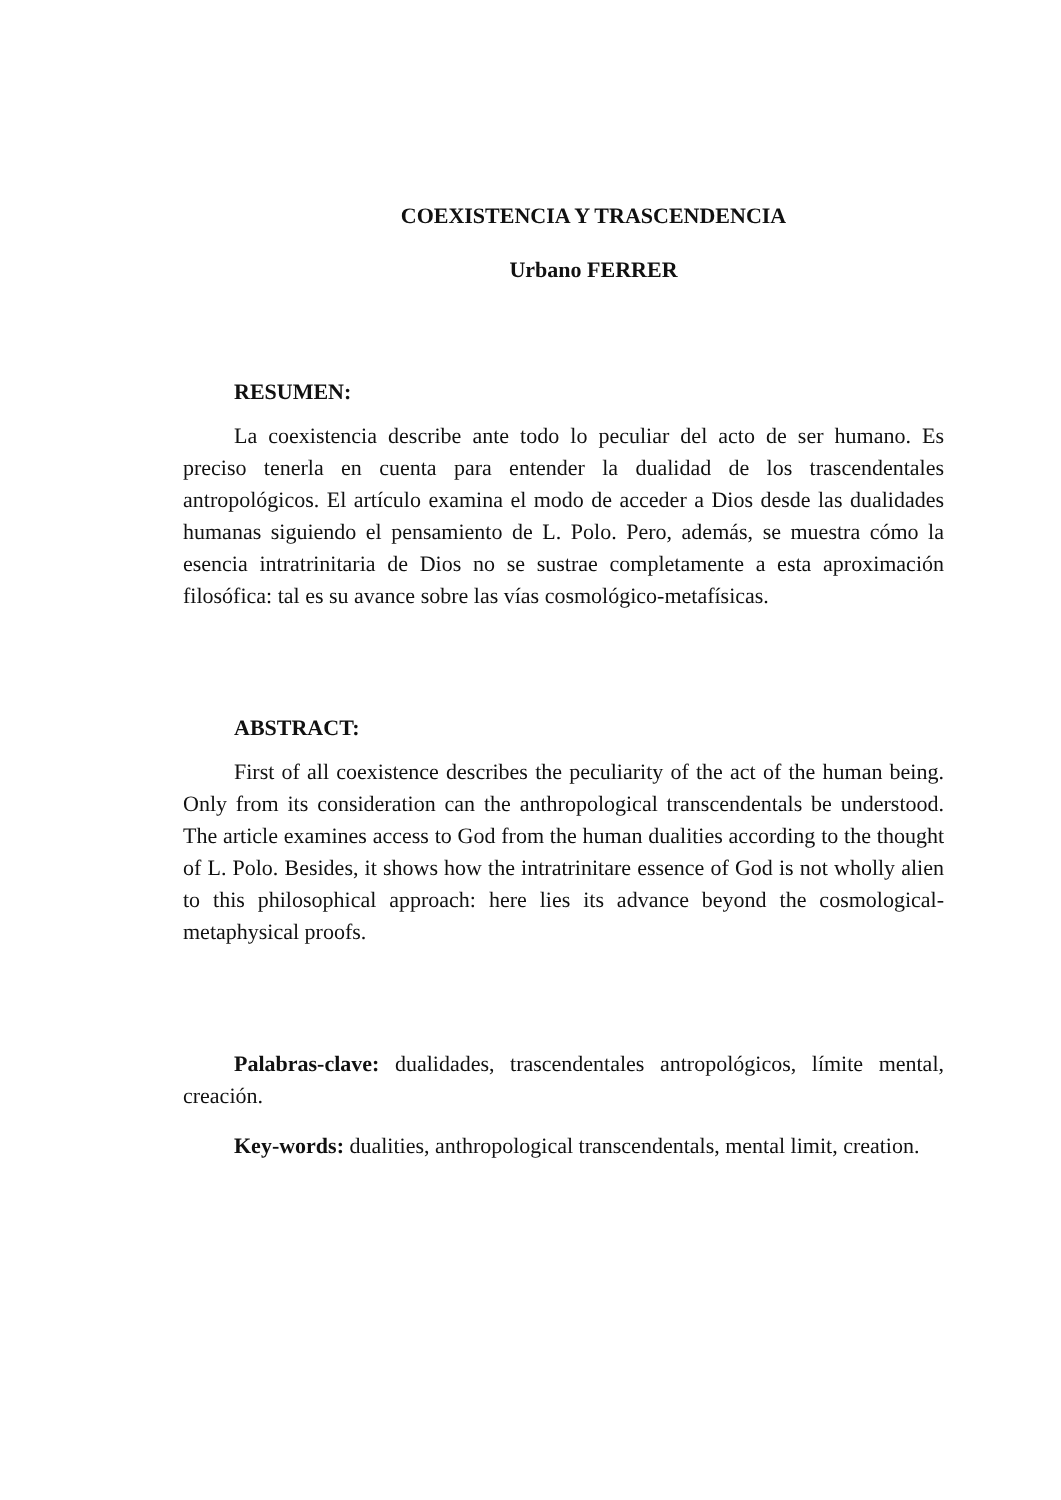COEXISTENCIA Y TRASCENDENCIA
Urbano FERRER
RESUMEN:
La coexistencia describe ante todo lo peculiar del acto de ser humano. Es preciso tenerla en cuenta para entender la dualidad de los trascendentales antropológicos. El artículo examina el modo de acceder a Dios desde las dualidades humanas siguiendo el pensamiento de L. Polo. Pero, además, se muestra cómo la esencia intratrinitaria de Dios no se sustrae completamente a esta aproximación filosófica: tal es su avance sobre las vías cosmológico-metafísicas.
ABSTRACT:
First of all coexistence describes the peculiarity of the act of the human being. Only from its consideration can the anthropological transcendentals be understood. The article examines access to God from the human dualities according to the thought of L. Polo. Besides, it shows how the intratrinitare essence of God is not wholly alien to this philosophical approach: here lies its advance beyond the cosmological-metaphysical proofs.
Palabras-clave: dualidades, trascendentales antropológicos, límite mental, creación.
Key-words: dualities, anthropological transcendentals, mental limit, creation.